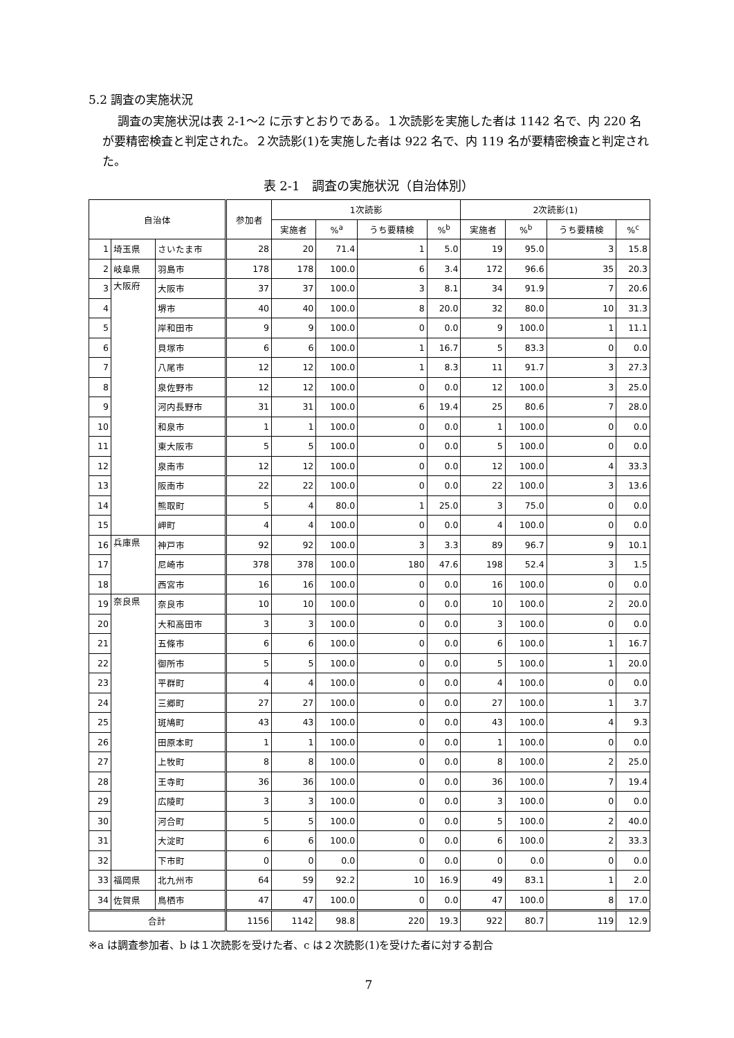5.2 調査の実施状況
調査の実施状況は表 2-1～2 に示すとおりである。１次読影を実施した者は 1142 名で、内 220 名が要精密検査と判定された。２次読影(1)を実施した者は 922 名で、内 119 名が要精密検査と判定された。
表 2-1　調査の実施状況（自治体別）
| 自治体 | | | 参加者 | 1次読影 | | | | 2次読影(1) | | | |
| --- | --- | --- | --- | --- | --- | --- | --- | --- | --- | --- | --- |
| | | | | 実施者 | %<sup>a</sup> | うち要精検 | %<sup>b</sup> | 実施者 | %<sup>b</sup> | うち要精検 | %<sup>c</sup> |
| 1 | 埼玉県 | さいたま市 | 28 | 20 | 71.4 | 1 | 5.0 | 19 | 95.0 | 3 | 15.8 |
| 2 | 岐阜県 | 羽島市 | 178 | 178 | 100.0 | 6 | 3.4 | 172 | 96.6 | 35 | 20.3 |
| 3 | 大阪府 | 大阪市 | 37 | 37 | 100.0 | 3 | 8.1 | 34 | 91.9 | 7 | 20.6 |
| 4 | | 堺市 | 40 | 40 | 100.0 | 8 | 20.0 | 32 | 80.0 | 10 | 31.3 |
| 5 | | 岸和田市 | 9 | 9 | 100.0 | 0 | 0.0 | 9 | 100.0 | 1 | 11.1 |
| 6 | | 貝塚市 | 6 | 6 | 100.0 | 1 | 16.7 | 5 | 83.3 | 0 | 0.0 |
| 7 | | 八尾市 | 12 | 12 | 100.0 | 1 | 8.3 | 11 | 91.7 | 3 | 27.3 |
| 8 | | 泉佐野市 | 12 | 12 | 100.0 | 0 | 0.0 | 12 | 100.0 | 3 | 25.0 |
| 9 | | 河内長野市 | 31 | 31 | 100.0 | 6 | 19.4 | 25 | 80.6 | 7 | 28.0 |
| 10 | | 和泉市 | 1 | 1 | 100.0 | 0 | 0.0 | 1 | 100.0 | 0 | 0.0 |
| 11 | | 東大阪市 | 5 | 5 | 100.0 | 0 | 0.0 | 5 | 100.0 | 0 | 0.0 |
| 12 | | 泉南市 | 12 | 12 | 100.0 | 0 | 0.0 | 12 | 100.0 | 4 | 33.3 |
| 13 | | 阪南市 | 22 | 22 | 100.0 | 0 | 0.0 | 22 | 100.0 | 3 | 13.6 |
| 14 | | 熊取町 | 5 | 4 | 80.0 | 1 | 25.0 | 3 | 75.0 | 0 | 0.0 |
| 15 | | 岬町 | 4 | 4 | 100.0 | 0 | 0.0 | 4 | 100.0 | 0 | 0.0 |
| 16 | 兵庫県 | 神戸市 | 92 | 92 | 100.0 | 3 | 3.3 | 89 | 96.7 | 9 | 10.1 |
| 17 | | 尼崎市 | 378 | 378 | 100.0 | 180 | 47.6 | 198 | 52.4 | 3 | 1.5 |
| 18 | | 西宮市 | 16 | 16 | 100.0 | 0 | 0.0 | 16 | 100.0 | 0 | 0.0 |
| 19 | 奈良県 | 奈良市 | 10 | 10 | 100.0 | 0 | 0.0 | 10 | 100.0 | 2 | 20.0 |
| 20 | | 大和高田市 | 3 | 3 | 100.0 | 0 | 0.0 | 3 | 100.0 | 0 | 0.0 |
| 21 | | 五條市 | 6 | 6 | 100.0 | 0 | 0.0 | 6 | 100.0 | 1 | 16.7 |
| 22 | | 御所市 | 5 | 5 | 100.0 | 0 | 0.0 | 5 | 100.0 | 1 | 20.0 |
| 23 | | 平群町 | 4 | 4 | 100.0 | 0 | 0.0 | 4 | 100.0 | 0 | 0.0 |
| 24 | | 三郷町 | 27 | 27 | 100.0 | 0 | 0.0 | 27 | 100.0 | 1 | 3.7 |
| 25 | | 斑鳩町 | 43 | 43 | 100.0 | 0 | 0.0 | 43 | 100.0 | 4 | 9.3 |
| 26 | | 田原本町 | 1 | 1 | 100.0 | 0 | 0.0 | 1 | 100.0 | 0 | 0.0 |
| 27 | | 上牧町 | 8 | 8 | 100.0 | 0 | 0.0 | 8 | 100.0 | 2 | 25.0 |
| 28 | | 王寺町 | 36 | 36 | 100.0 | 0 | 0.0 | 36 | 100.0 | 7 | 19.4 |
| 29 | | 広陵町 | 3 | 3 | 100.0 | 0 | 0.0 | 3 | 100.0 | 0 | 0.0 |
| 30 | | 河合町 | 5 | 5 | 100.0 | 0 | 0.0 | 5 | 100.0 | 2 | 40.0 |
| 31 | | 大淀町 | 6 | 6 | 100.0 | 0 | 0.0 | 6 | 100.0 | 2 | 33.3 |
| 32 | | 下市町 | 0 | 0 | 0.0 | 0 | 0.0 | 0 | 0.0 | 0 | 0.0 |
| 33 | 福岡県 | 北九州市 | 64 | 59 | 92.2 | 10 | 16.9 | 49 | 83.1 | 1 | 2.0 |
| 34 | 佐賀県 | 鳥栖市 | 47 | 47 | 100.0 | 0 | 0.0 | 47 | 100.0 | 8 | 17.0 |
| 合計 | | | 1156 | 1142 | 98.8 | 220 | 19.3 | 922 | 80.7 | 119 | 12.9 |
※a は調査参加者、b は１次読影を受けた者、c は２次読影(1)を受けた者に対する割合
7